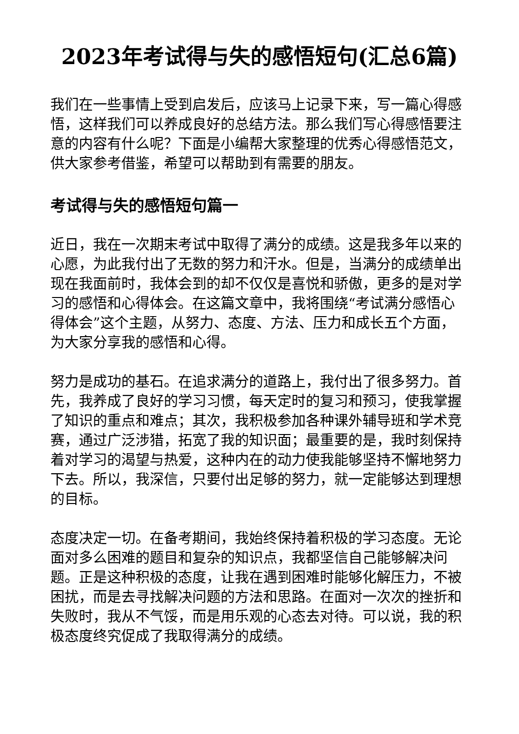2023年考试得与失的感悟短句(汇总6篇)
我们在一些事情上受到启发后，应该马上记录下来，写一篇心得感悟，这样我们可以养成良好的总结方法。那么我们写心得感悟要注意的内容有什么呢？下面是小编帮大家整理的优秀心得感悟范文，供大家参考借鉴，希望可以帮助到有需要的朋友。
考试得与失的感悟短句篇一
近日，我在一次期末考试中取得了满分的成绩。这是我多年以来的心愿，为此我付出了无数的努力和汗水。但是，当满分的成绩单出现在我面前时，我体会到的却不仅仅是喜悦和骄傲，更多的是对学习的感悟和心得体会。在这篇文章中，我将围绕“考试满分感悟心得体会”这个主题，从努力、态度、方法、压力和成长五个方面，为大家分享我的感悟和心得。
努力是成功的基石。在追求满分的道路上，我付出了很多努力。首先，我养成了良好的学习习惯，每天定时的复习和预习，使我掌握了知识的重点和难点；其次，我积极参加各种课外辅导班和学术竞赛，通过广泛涉猎，拓宽了我的知识面；最重要的是，我时刻保持着对学习的渴望与热爱，这种内在的动力使我能够坚持不懈地努力下去。所以，我深信，只要付出足够的努力，就一定能够达到理想的目标。
态度决定一切。在备考期间，我始终保持着积极的学习态度。无论面对多么困难的题目和复杂的知识点，我都坚信自己能够解决问题。正是这种积极的态度，让我在遇到困难时能够化解压力，不被困扰，而是去寻找解决问题的方法和思路。在面对一次次的挫折和失败时，我从不气馁，而是用乐观的心态去对待。可以说，我的积极态度终究促成了我取得满分的成绩。